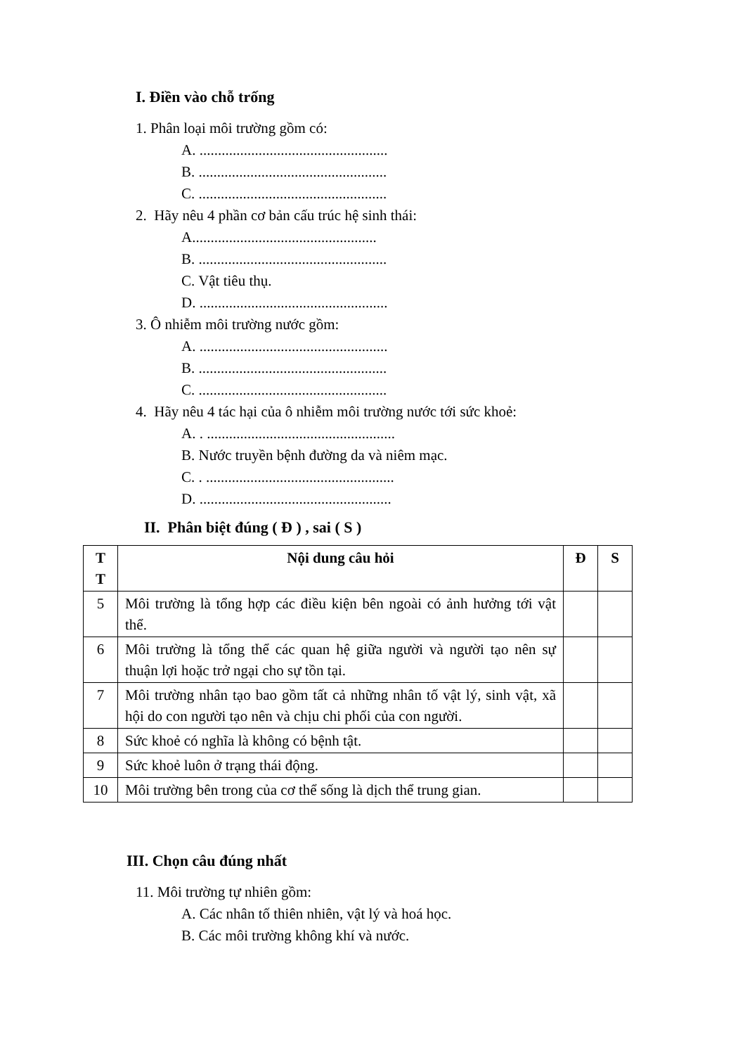I. Điền vào chỗ trống
1. Phân loại môi trường gồm có:
A. ...................................................
B. ...................................................
C. ...................................................
2. Hãy nêu 4 phần cơ bản cấu trúc hệ sinh thái:
A..................................................
B. ...................................................
C. Vật tiêu thụ.
D. ...................................................
3. Ô nhiễm môi trường nước gồm:
A. ...................................................
B. ...................................................
C. ...................................................
4. Hãy nêu 4 tác hại của ô nhiễm môi trường nước tới sức khoẻ:
A. . ...................................................
B. Nước truyền bệnh đường da và niêm mạc.
C. . ...................................................
D. ....................................................
II. Phân biệt đúng ( Đ ) , sai ( S )
| T T | Nội dung câu hỏi | Đ | S |
| --- | --- | --- | --- |
| 5 | Môi trường là tổng hợp các điều kiện bên ngoài có ảnh hưởng tới vật thể. | | |
| 6 | Môi trường là tổng thể các quan hệ giữa người và người tạo nên sự thuận lợi hoặc trở ngại cho sự tồn tại. | | |
| 7 | Môi trường nhân tạo bao gồm tất cả những nhân tố vật lý, sinh vật, xã hội do con người tạo nên và chịu chi phối của con người. | | |
| 8 | Sức khoẻ có nghĩa là không có bệnh tật. | | |
| 9 | Sức khoẻ luôn ở trạng thái động. | | |
| 10 | Môi trường bên trong của cơ thể sống là dịch thể trung gian. | | |
III. Chọn câu đúng nhất
11. Môi trường tự nhiên gồm:
A. Các nhân tố thiên nhiên, vật lý và hoá học.
B. Các môi trường không khí và nước.